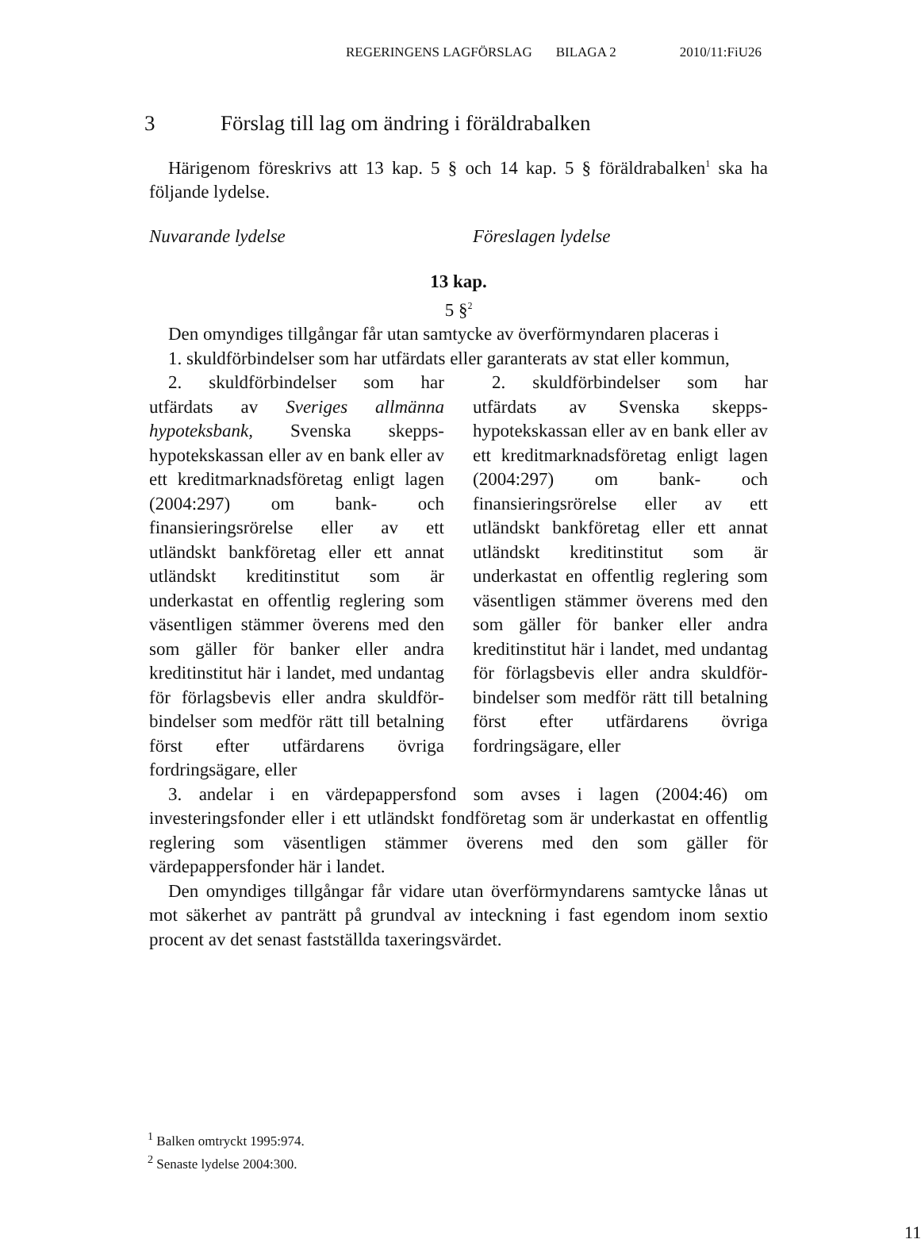REGERINGENS LAGFÖRSLAG BILAGA 2 2010/11:FiU26
3 Förslag till lag om ändring i föräldrabalken
Härigenom föreskrivs att 13 kap. 5 § och 14 kap. 5 § föräldrabalken<sup>1</sup> ska ha följande lydelse.
Nuvarande lydelse Föreslagen lydelse
13 kap.
5 §<sup>2</sup>
Den omyndiges tillgångar får utan samtycke av överförmyndaren placeras i
1. skuldförbindelser som har utfärdats eller garanterats av stat eller kommun,
2. skuldförbindelser som har utfärdats av Sveriges allmänna hypoteksbank, Svenska skepps­hypotekskassan eller av en bank eller av ett kreditmarknadsföretag enligt lagen (2004:297) om bank- och finansieringsrörelse eller av ett utländskt bankföretag eller ett annat utländskt kreditinstitut som är underkastat en offentlig reglering som väsentligen stämmer överens med den som gäller för banker eller andra kreditinstitut här i landet, med undantag för förlagsbevis eller andra skuldför­bindelser som medför rätt till betalning först efter utfärdarens övriga fordringsägare, eller
2. skuldförbindelser som har utfärdats av Svenska skepps­hypotekskassan eller av en bank eller av ett kreditmarknadsföretag enligt lagen (2004:297) om bank- och finansieringsrörelse eller av ett utländskt bankföretag eller ett annat utländskt kreditinstitut som är underkastat en offentlig reglering som väsentligen stämmer överens med den som gäller för banker eller andra kreditinstitut här i landet, med undantag för förlagsbevis eller andra skuldför­bindelser som medför rätt till betalning först efter utfärdarens övriga fordringsägare, eller
3. andelar i en värdepappersfond som avses i lagen (2004:46) om investeringsfonder eller i ett utländskt fondföretag som är underkastat en offentlig reglering som väsentligen stämmer överens med den som gäller för värdepappersfonder här i landet.
Den omyndiges tillgångar får vidare utan överförmyndarens samtycke lånas ut mot säkerhet av panträtt på grundval av inteckning i fast egendom inom sextio procent av det senast fastställda taxeringsvärdet.
<sup>1</sup> Balken omtryckt 1995:974.
<sup>2</sup> Senaste lydelse 2004:300.
11